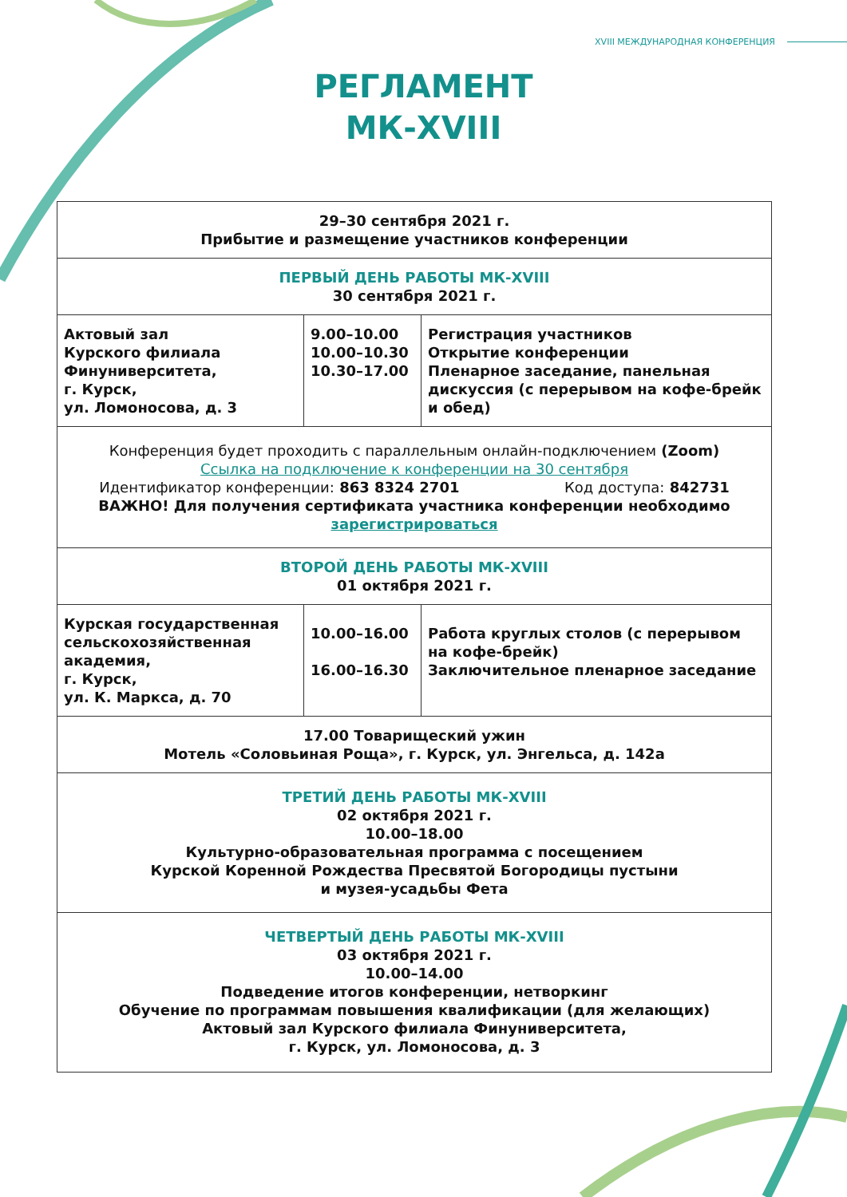XVIII МЕЖДУНАРОДНАЯ КОНФЕРЕНЦИЯ
РЕГЛАМЕНТ
МК-XVIII
| 29–30 сентября 2021 г. Прибытие и размещение участников конференции | | |
| ПЕРВЫЙ ДЕНЬ РАБОТЫ МК-XVIII 30 сентября 2021 г. | | |
| Актовый зал Курского филиала Финуниверситета, г. Курск, ул. Ломоносова, д. 3 | 9.00–10.00 10.00–10.30 10.30–17.00 | Регистрация участников Открытие конференции Пленарное заседание, панельная дискуссия (с перерывом на кофе-брейк и обед) |
| Конференция будет проходить с параллельным онлайн-подключением (Zoom) Ссылка на подключение к конференции на 30 сентября Идентификатор конференции: 863 8324 2701 Код доступа: 842731 ВАЖНО! Для получения сертификата участника конференции необходимо зарегистрироваться | | |
| ВТОРОЙ ДЕНЬ РАБОТЫ МК-XVIII 01 октября 2021 г. | | |
| Курская государственная сельскохозяйственная академия, г. Курск, ул. К. Маркса, д. 70 | 10.00–16.00 16.00–16.30 | Работа круглых столов (с перерывом на кофе-брейк) Заключительное пленарное заседание |
| 17.00 Товарищеский ужин Мотель «Соловьиная Роща», г. Курск, ул. Энгельса, д. 142а | | |
| ТРЕТИЙ ДЕНЬ РАБОТЫ МК-XVIII 02 октября 2021 г. 10.00–18.00 Культурно-образовательная программа с посещением Курской Коренной Рождества Пресвятой Богородицы пустыни и музея-усадьбы Фета | | |
| ЧЕТВЕРТЫЙ ДЕНЬ РАБОТЫ МК-XVIII 03 октября 2021 г. 10.00–14.00 Подведение итогов конференции, нетворкинг Обучение по программам повышения квалификации (для желающих) Актовый зал Курского филиала Финуниверситета, г. Курск, ул. Ломоносова, д. 3 | | |